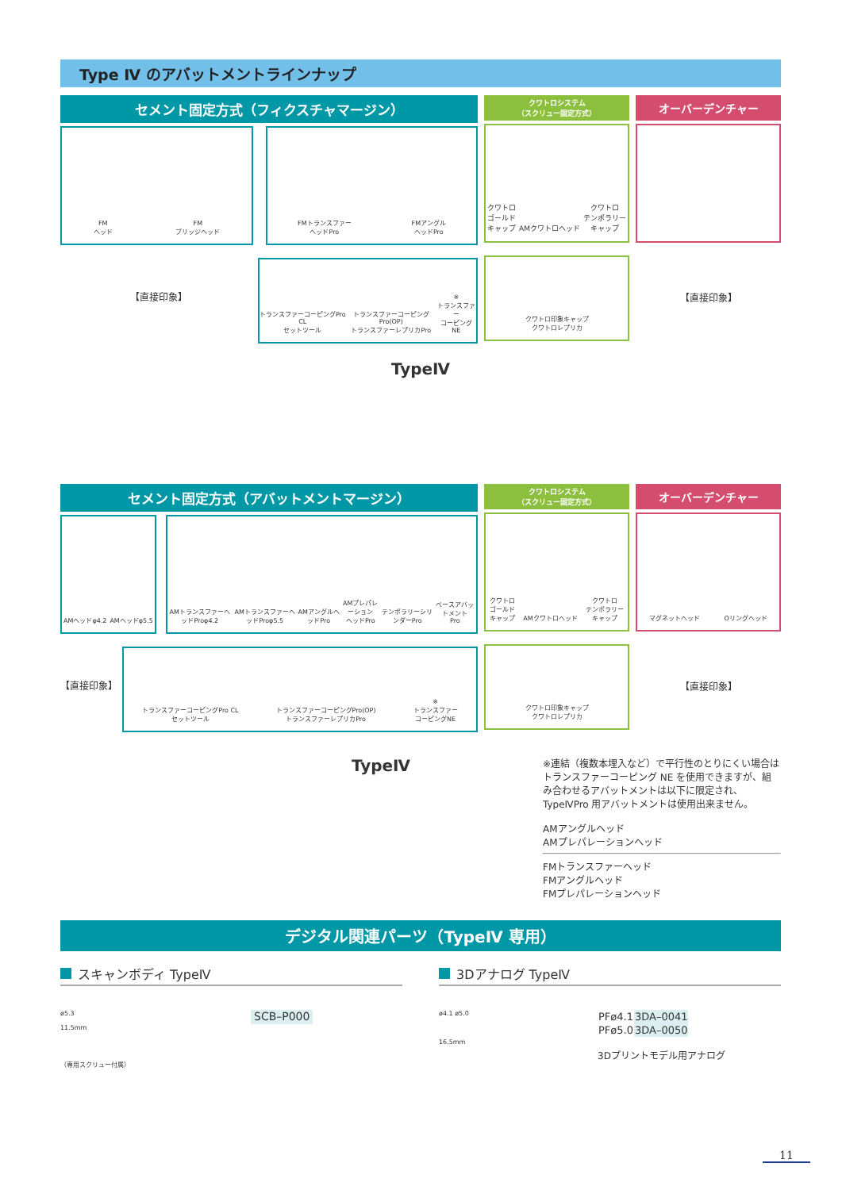Type Ⅳ のアバットメントラインナップ
セメント固定方式（フィクスチャマージン）
FM
ヘッド
FM
ブリッジヘッド
FMトランスファー
ヘッドPro
FMアングル
ヘッドPro
【直接印象】
トランスファーコーピングPro CL
セットツール
トランスファーコーピングPro(OP)
トランスファーレプリカPro
※
トランスファー
コーピングNE
クワトロシステム
（スクリュー固定方式）
クワトロ
ゴールド
キャップ
AMクワトロヘッド
クワトロ
テンポラリー
キャップ
クワトロ印象キャップ
クワトロレプリカ
オーバーデンチャー
【直接印象】
TypeⅣ
セメント固定方式（アバットメントマージン）
AMヘッドφ4.2
AMヘッドφ5.5
AMトランスファーヘッドProφ4.2
AMトランスファーヘッドProφ5.5
AMアングルヘッドPro
AMプレパレーション
ヘッドPro
テンポラリーシリンダーPro
ベースアバットメント
Pro
【直接印象】
トランスファーコーピングPro CL
セットツール
トランスファーコーピングPro(OP)
トランスファーレプリカPro
※
トランスファー
コーピングNE
クワトロシステム
（スクリュー固定方式）
クワトロ
ゴールド
キャップ
AMクワトロヘッド
クワトロ
テンポラリー
キャップ
クワトロ印象キャップ
クワトロレプリカ
オーバーデンチャー
マグネットヘッド
Oリングヘッド
【直接印象】
TypeⅣ
※連結（複数本埋入など）で平行性のとりにくい場合は トランスファーコーピング NE を使用できますが、組み合わせるアバットメントは以下に限定され、TypeⅣPro 用アバットメントは使用出来ません。
AMアングルヘッド
AMプレパレーションヘッド
FMトランスファーヘッド
FMアングルヘッド
FMプレパレーションヘッド
デジタル関連パーツ（TypeⅣ 専用）
スキャンボディ TypeⅣ
ø5.3
11.5mm
（専用スクリュー付属）
SCB–P000
3Dアナログ TypeⅣ
ø4.1 ø5.0
16.5mm
| PFø4.1 | 3DA–0041 |
| PFø5.0 | 3DA–0050 |
3Dプリントモデル用アナログ
11